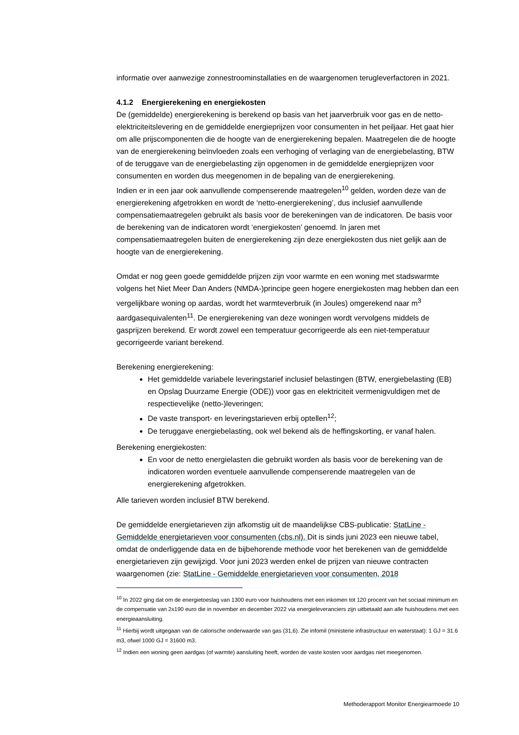informatie over aanwezige zonnestroominstallaties en de waargenomen terugleverfactoren in 2021.
4.1.2 Energierekening en energiekosten
De (gemiddelde) energierekening is berekend op basis van het jaarverbruik voor gas en de netto-elektriciteitslevering en de gemiddelde energieprijzen voor consumenten in het peiljaar. Het gaat hier om alle prijscomponenten die de hoogte van de energierekening bepalen. Maatregelen die de hoogte van de energierekening beïnvloeden zoals een verhoging of verlaging van de energiebelasting, BTW of de teruggave van de energiebelasting zijn opgenomen in de gemiddelde energieprijzen voor consumenten en worden dus meegenomen in de bepaling van de energierekening.
Indien er in een jaar ook aanvullende compenserende maatregelen<sup>10</sup> gelden, worden deze van de energierekening afgetrokken en wordt de ‘netto-energierekening’, dus inclusief aanvullende compensatiemaatregelen gebruikt als basis voor de berekeningen van de indicatoren. De basis voor de berekening van de indicatoren wordt ‘energiekosten’ genoemd. In jaren met compensatiemaatregelen buiten de energierekening zijn deze energiekosten dus niet gelijk aan de hoogte van de energierekening.
Omdat er nog geen goede gemiddelde prijzen zijn voor warmte en een woning met stadswarmte volgens het Niet Meer Dan Anders (NMDA-)principe geen hogere energiekosten mag hebben dan een vergelijkbare woning op aardas, wordt het warmteverbruik (in Joules) omgerekend naar m<sup>3</sup> aardgasequivalenten<sup>11</sup>. De energierekening van deze woningen wordt vervolgens middels de gasprijzen berekend. Er wordt zowel een temperatuur gecorrigeerde als een niet-temperatuur gecorrigeerde variant berekend.
Berekening energierekening:
Het gemiddelde variabele leveringstarief inclusief belastingen (BTW, energiebelasting (EB) en Opslag Duurzame Energie (ODE)) voor gas en elektriciteit vermenigvuldigen met de respectievelijke (netto-)leveringen;
De vaste transport- en leveringstarieven erbij optellen<sup>12</sup>;
De teruggave energiebelasting, ook wel bekend als de heffingskorting, er vanaf halen.
Berekening energiekosten:
En voor de netto energielasten die gebruikt worden als basis voor de berekening van de indicatoren worden eventuele aanvullende compenserende maatregelen van de energierekening afgetrokken.
Alle tarieven worden inclusief BTW berekend.
De gemiddelde energietarieven zijn afkomstig uit de maandelijkse CBS-publicatie: StatLine - Gemiddelde energietarieven voor consumenten (cbs.nl). Dit is sinds juni 2023 een nieuwe tabel, omdat de onderliggende data en de bijbehorende methode voor het berekenen van de gemiddelde energietarieven zijn gewijzigd. Voor juni 2023 werden enkel de prijzen van nieuwe contracten waargenomen (zie: StatLine - Gemiddelde energietarieven voor consumenten, 2018
<sup>10</sup> In 2022 ging dat om de energietoeslag van 1300 euro voor huishoudens met een inkomen tot 120 procent van het sociaal minimum en de compensatie van 2x190 euro die in november en december 2022 via energieleveranciers zijn uitbetaald aan alle huishoudens met een energieaansluiting.
<sup>11</sup> Hierbij wordt uitgegaan van de calorische onderwaarde van gas (31,6). Zie infomil (ministerie infrastructuur en waterstaat): 1 GJ = 31.6 m3, ofwel 1000 GJ = 31600 m3.
<sup>12</sup> Indien een woning geen aardgas (of warmte) aansluiting heeft, worden de vaste kosten voor aardgas niet meegenomen.
Methoderapport Monitor Energiearmoede 10